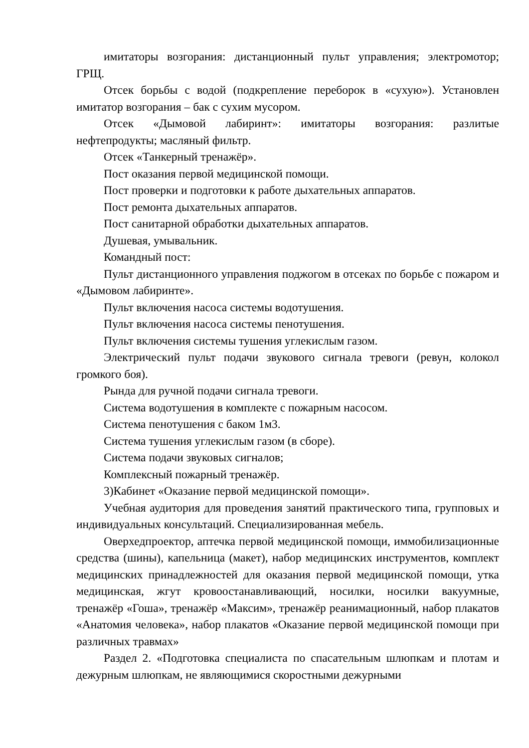имитаторы возгорания: дистанционный пульт управления; электромотор; ГРЩ.
Отсек борьбы с водой (подкрепление переборок в «сухую»). Установлен имитатор возгорания – бак с сухим мусором.
Отсек «Дымовой лабиринт»: имитаторы возгорания: разлитые нефтепродукты; масляный фильтр.
Отсек «Танкерный тренажёр».
Пост оказания первой медицинской помощи.
Пост проверки и подготовки к работе дыхательных аппаратов.
Пост ремонта дыхательных аппаратов.
Пост санитарной обработки дыхательных аппаратов.
Душевая, умывальник.
Командный пост:
Пульт дистанционного управления поджогом в отсеках по борьбе с пожаром и «Дымовом лабиринте».
Пульт включения насоса системы водотушения.
Пульт включения насоса системы пенотушения.
Пульт включения системы тушения углекислым газом.
Электрический пульт подачи звукового сигнала тревоги (ревун, колокол громкого боя).
Рында для ручной подачи сигнала тревоги.
Система водотушения в комплекте с пожарным насосом.
Система пенотушения с баком 1м3.
Система тушения углекислым газом (в сборе).
Система подачи звуковых сигналов;
Комплексный пожарный тренажёр.
3)Кабинет «Оказание первой медицинской помощи».
Учебная аудитория для проведения занятий практического типа, групповых и индивидуальных консультаций. Специализированная мебель.
Оверхедпроектор, аптечка первой медицинской помощи, иммобилизационные средства (шины), капельница (макет), набор медицинских инструментов, комплект медицинских принадлежностей для оказания первой медицинской помощи, утка медицинская, жгут кровоостанавливающий, носилки, носилки вакуумные, тренажёр «Гоша», тренажёр «Максим», тренажёр реанимационный, набор плакатов «Анатомия человека», набор плакатов «Оказание первой медицинской помощи при различных травмах»
Раздел 2. «Подготовка специалиста по спасательным шлюпкам и плотам и дежурным шлюпкам, не являющимися скоростными дежурными